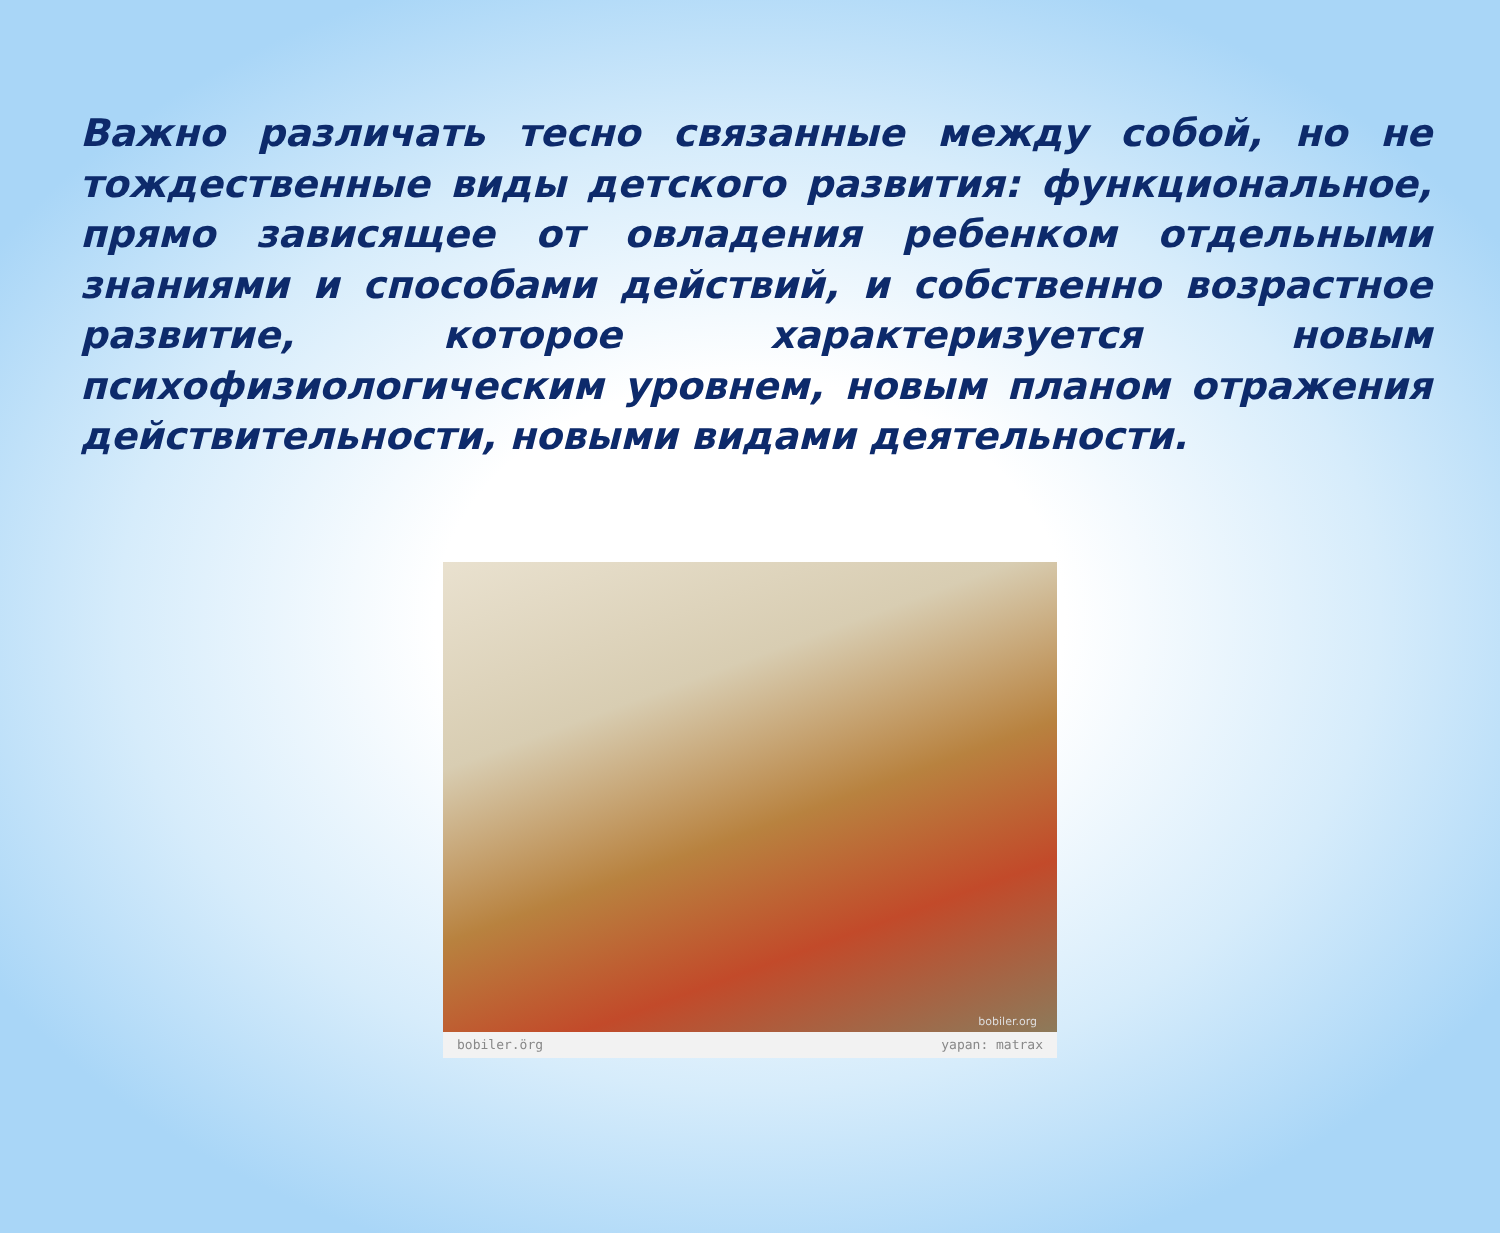Важно различать тесно связанные между собой, но не тождественные виды детского развития: функциональное, прямо зависящее от овладения ребенком отдельными знаниями и способами действий, и собственно возрастное развитие, которое характеризуется новым психофизиологическим уровнем, новым планом отражения действительности, новыми видами деятельности.
bobiler.org
bobiler.örg yapan: matrax